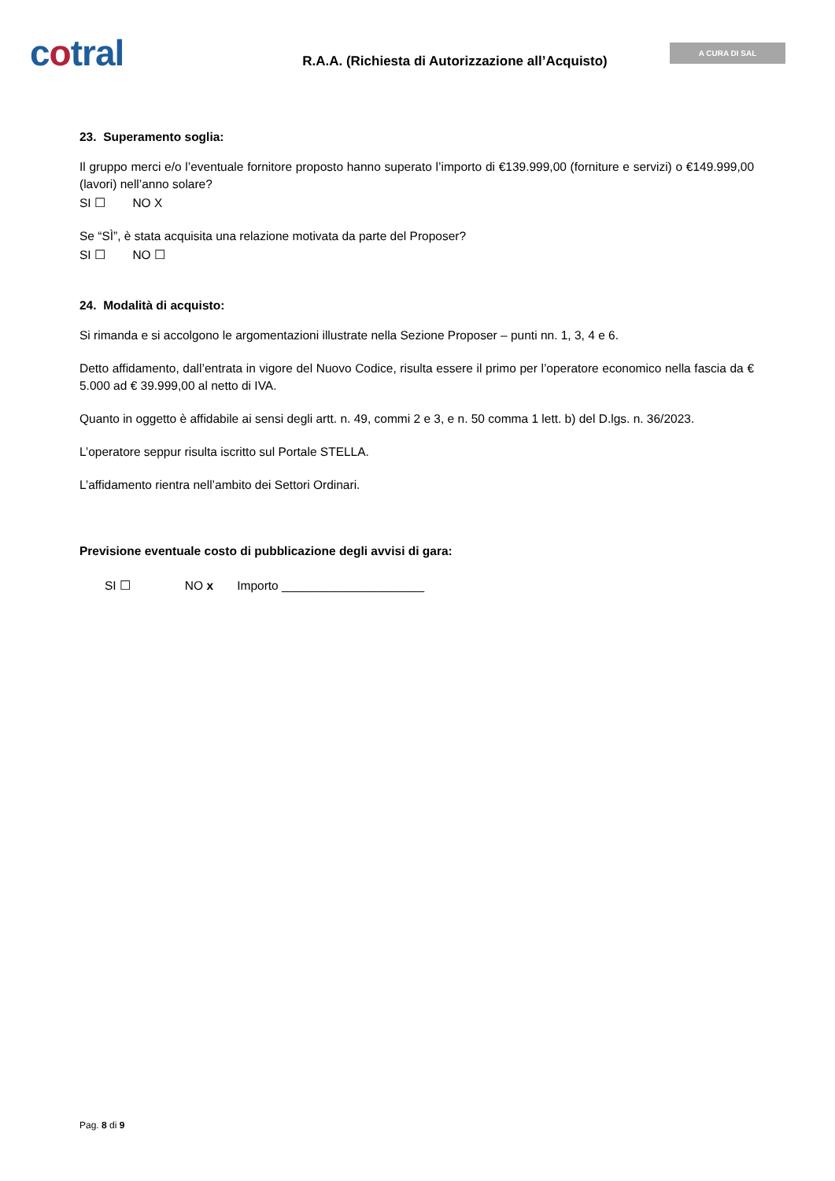cotral
R.A.A. (Richiesta di Autorizzazione all’Acquisto)
A CURA DI SAL
23. Superamento soglia:
Il gruppo merci e/o l’eventuale fornitore proposto hanno superato l’importo di €139.999,00 (forniture e servizi) o €149.999,00 (lavori) nell’anno solare?
SI ☐ NO X
Se “SÌ”, è stata acquisita una relazione motivata da parte del Proposer?
SI ☐ NO ☐
24. Modalità di acquisto:
Si rimanda e si accolgono le argomentazioni illustrate nella Sezione Proposer – punti nn. 1, 3, 4 e 6.
Detto affidamento, dall’entrata in vigore del Nuovo Codice, risulta essere il primo per l’operatore economico nella fascia da € 5.000 ad € 39.999,00 al netto di IVA.
Quanto in oggetto è affidabile ai sensi degli artt. n. 49, commi 2 e 3, e n. 50 comma 1 lett. b) del D.lgs. n. 36/2023.
L’operatore seppur risulta iscritto sul Portale STELLA.
L’affidamento rientra nell’ambito dei Settori Ordinari.
Previsione eventuale costo di pubblicazione degli avvisi di gara:
SI ☐ NO x Importo _____________________
Pag. 8 di 9